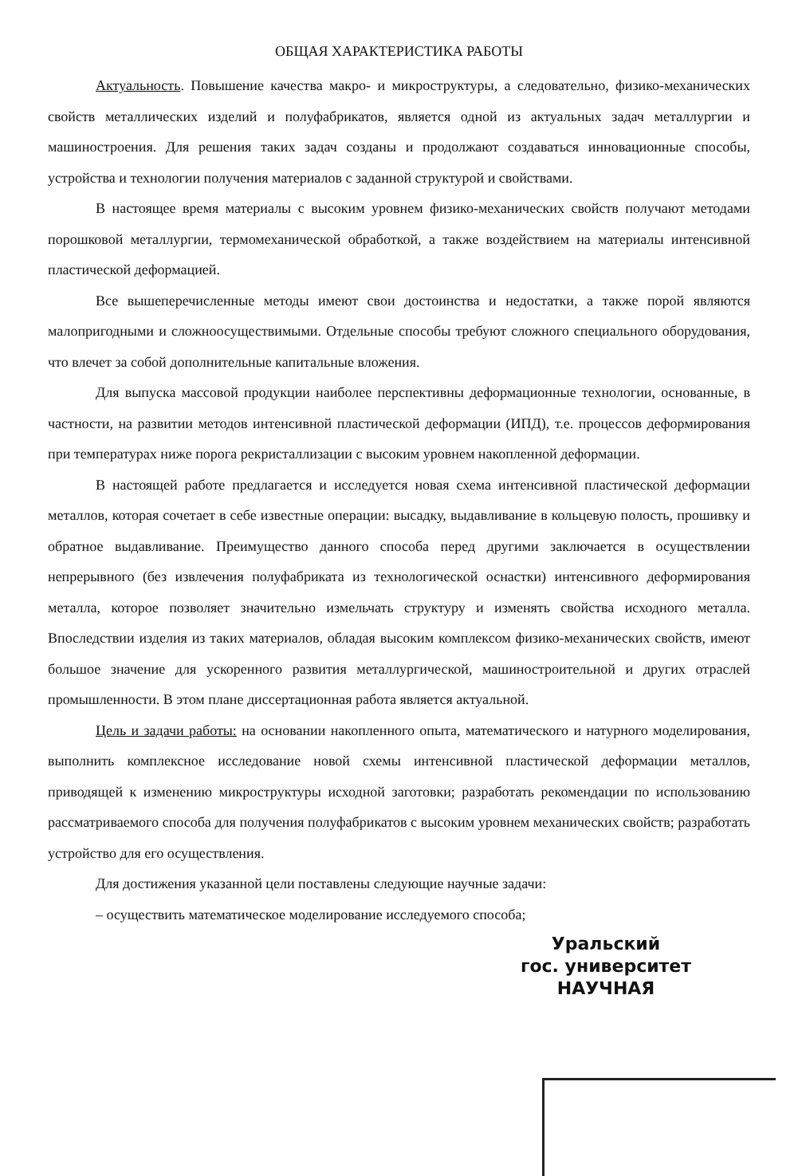ОБЩАЯ ХАРАКТЕРИСТИКА РАБОТЫ
Актуальность. Повышение качества макро- и микроструктуры, а следовательно, физико-механических свойств металлических изделий и полуфабрикатов, является одной из актуальных задач металлургии и машиностроения. Для решения таких задач созданы и продолжают создаваться инновационные способы, устройства и технологии получения материалов с заданной структурой и свойствами.
В настоящее время материалы с высоким уровнем физико-механических свойств получают методами порошковой металлургии, термомеханической обработкой, а также воздействием на материалы интенсивной пластической деформацией.
Все вышеперечисленные методы имеют свои достоинства и недостатки, а также порой являются малопригодными и сложноосуществимыми. Отдельные способы требуют сложного специального оборудования, что влечет за собой дополнительные капитальные вложения.
Для выпуска массовой продукции наиболее перспективны деформационные технологии, основанные, в частности, на развитии методов интенсивной пластической деформации (ИПД), т.е. процессов деформирования при температурах ниже порога рекристаллизации с высоким уровнем накопленной деформации.
В настоящей работе предлагается и исследуется новая схема интенсивной пластической деформации металлов, которая сочетает в себе известные операции: высадку, выдавливание в кольцевую полость, прошивку и обратное выдавливание. Преимущество данного способа перед другими заключается в осуществлении непрерывного (без извлечения полуфабриката из технологической оснастки) интенсивного деформирования металла, которое позволяет значительно измельчать структуру и изменять свойства исходного металла. Впоследствии изделия из таких материалов, обладая высоким комплексом физико-механических свойств, имеют большое значение для ускоренного развития металлургической, машиностроительной и других отраслей промышленности. В этом плане диссертационная работа является актуальной.
Цель и задачи работы: на основании накопленного опыта, математического и натурного моделирования, выполнить комплексное исследование новой схемы интенсивной пластической деформации металлов, приводящей к изменению микроструктуры исходной заготовки; разработать рекомендации по использованию рассматриваемого способа для получения полуфабрикатов с высоким уровнем механических свойств; разработать устройство для его осуществления.
Для достижения указанной цели поставлены следующие научные задачи:
– осуществить математическое моделирование исследуемого способа;
Уральский
гос. университет
НАУЧНАЯ